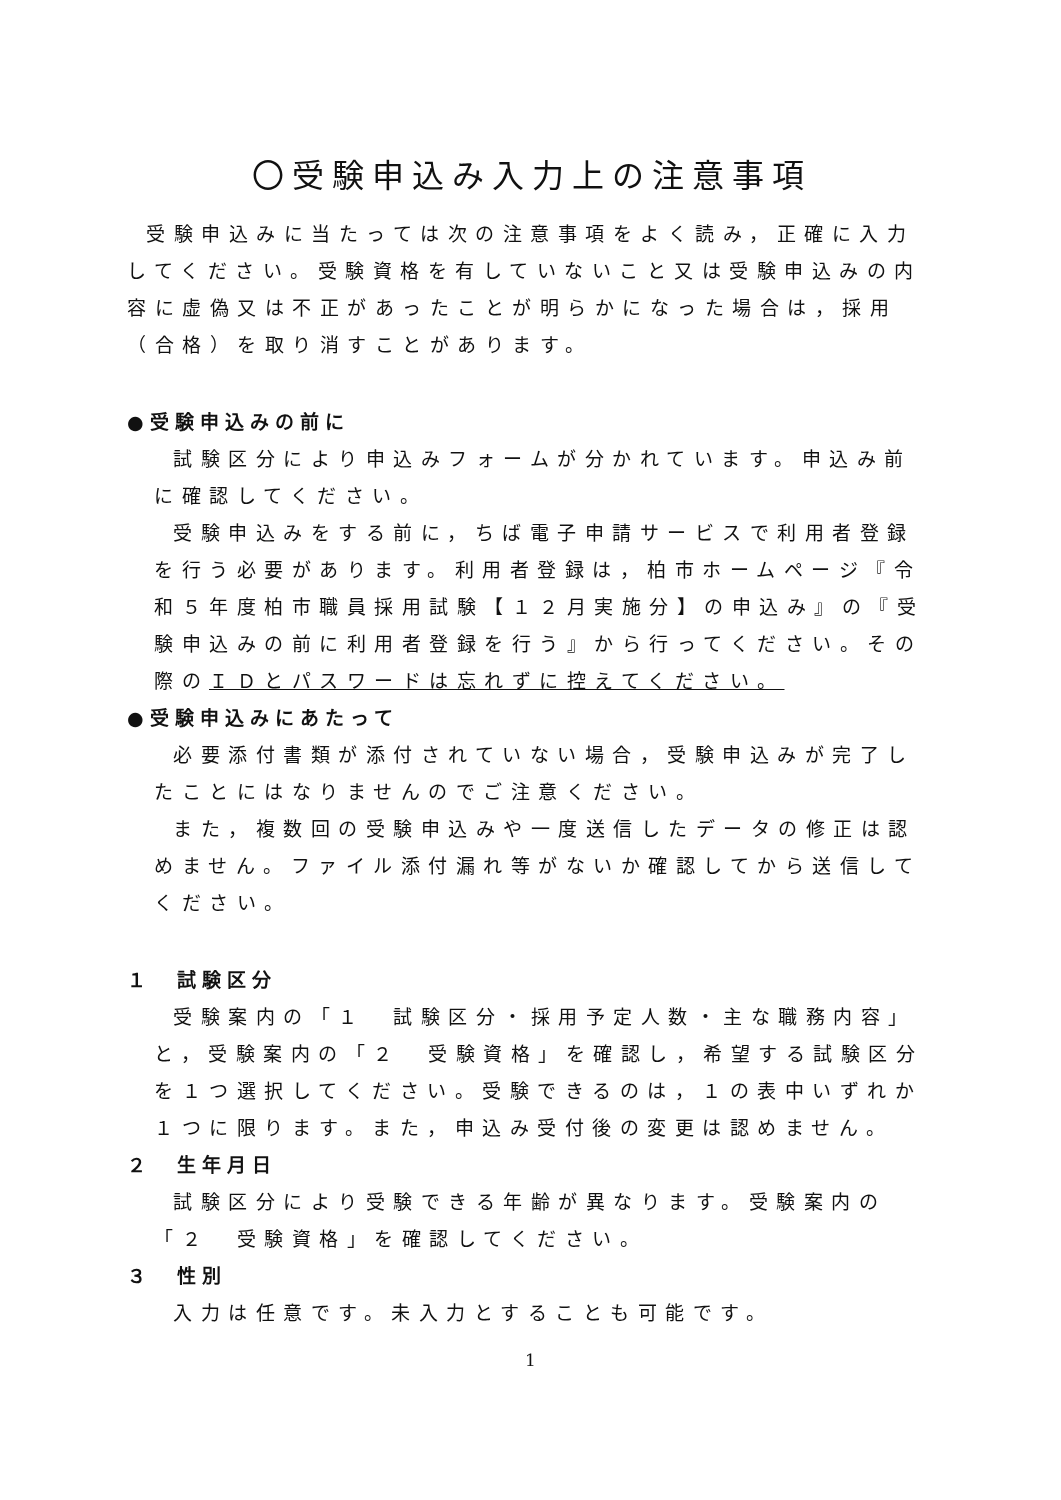〇受験申込み入力上の注意事項
受験申込みに当たっては次の注意事項をよく読み，正確に入力してください。受験資格を有していないこと又は受験申込みの内容に虚偽又は不正があったことが明らかになった場合は，採用（合格）を取り消すことがあります。
●受験申込みの前に
試験区分により申込みフォームが分かれています。申込み前に確認してください。
受験申込みをする前に，ちば電子申請サービスで利用者登録を行う必要があります。利用者登録は，柏市ホームページ『令和５年度柏市職員採用試験【１２月実施分】の申込み』の『受験申込みの前に利用者登録を行う』から行ってください。その際のＩＤとパスワードは忘れずに控えてください。
●受験申込みにあたって
必要添付書類が添付されていない場合，受験申込みが完了したことにはなりませんのでご注意ください。
また，複数回の受験申込みや一度送信したデータの修正は認めません。ファイル添付漏れ等がないか確認してから送信してください。
１　試験区分
受験案内の「１　試験区分・採用予定人数・主な職務内容」と，受験案内の「２　受験資格」を確認し，希望する試験区分を１つ選択してください。受験できるのは，１の表中いずれか１つに限ります。また，申込み受付後の変更は認めません。
２　生年月日
試験区分により受験できる年齢が異なります。受験案内の「２　受験資格」を確認してください。
３　性別
入力は任意です。未入力とすることも可能です。
1